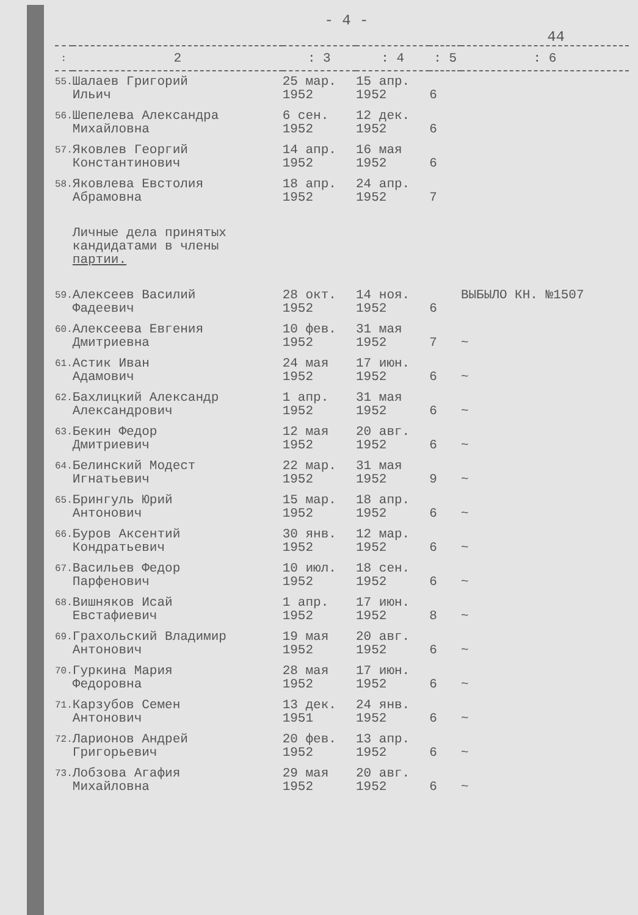- 4 -
44
| : | 2 | : 3 | : 4 | : 5 | : 6 |
| --- | --- | --- | --- | --- | --- |
| 55. | Шалаев Григорий Ильич | 25 мар. 1952 | 15 апр. 1952 | 6 | |
| 56. | Шепелева Александра Михайловна | 6 сен. 1952 | 12 дек. 1952 | 6 | |
| 57. | Яковлев Георгий Константинович | 14 апр. 1952 | 16 мая 1952 | 6 | |
| 58. | Яковлева Евстолия Абрамовна | 18 апр. 1952 | 24 апр. 1952 | 7 | |
| | Личные дела принятых кандидатами в члены партии. | | | | |
| 59. | Алексеев Василий Фадеевич | 28 окт. 1952 | 14 ноя. 1952 | 6 | ВЫБЫЛО КН. №1507 |
| 60. | Алексеева Евгения Дмитриевна | 10 фев. 1952 | 31 мая 1952 | 7 | ~ |
| 61. | Астик Иван Адамович | 24 мая 1952 | 17 июн. 1952 | 6 | ~ |
| 62. | Бахлицкий Александр Александрович | 1 апр. 1952 | 31 мая 1952 | 6 | ~ |
| 63. | Бекин Федор Дмитриевич | 12 мая 1952 | 20 авг. 1952 | 6 | ~ |
| 64. | Белинский Модест Игнатьевич | 22 мар. 1952 | 31 мая 1952 | 9 | ~ |
| 65. | Брингуль Юрий Антонович | 15 мар. 1952 | 18 апр. 1952 | 6 | ~ |
| 66. | Буров Аксентий Кондратьевич | 30 янв. 1952 | 12 мар. 1952 | 6 | ~ |
| 67. | Васильев Федор Парфенович | 10 июл. 1952 | 18 сен. 1952 | 6 | ~ |
| 68. | Вишняков Исай Евстафиевич | 1 апр. 1952 | 17 июн. 1952 | 8 | ~ |
| 69. | Грахольский Владимир Антонович | 19 мая 1952 | 20 авг. 1952 | 6 | ~ |
| 70. | Гуркина Мария Федоровна | 28 мая 1952 | 17 июн. 1952 | 6 | ~ |
| 71. | Карзубов Семен Антонович | 13 дек. 1951 | 24 янв. 1952 | 6 | ~ |
| 72. | Ларионов Андрей Григорьевич | 20 фев. 1952 | 13 апр. 1952 | 6 | ~ |
| 73. | Лобзова Агафия Михайловна | 29 мая 1952 | 20 авг. 1952 | 6 | ~ |